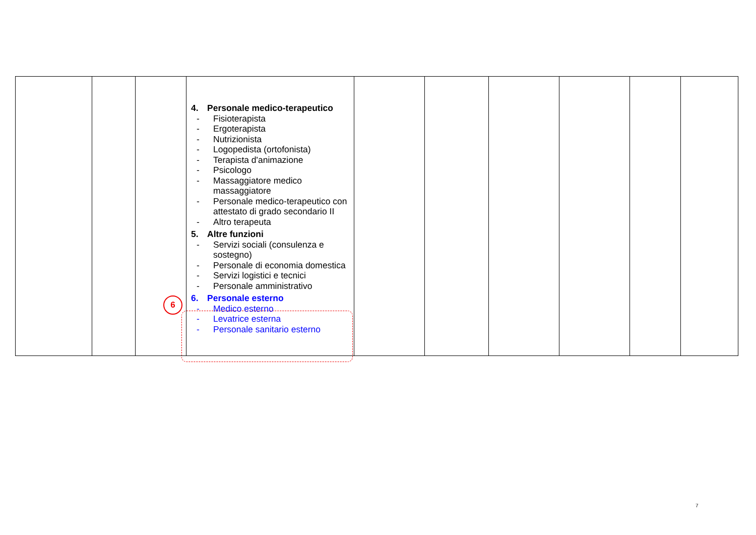6
| | | | 4. Personale medico-terapeutico - Fisioterapista - Ergoterapista - Nutrizionista - Logopedista (ortofonista) - Terapista d'animazione - Psicologo - Massaggiatore medico massaggiatore - Personale medico-terapeutico con attestato di grado secondario II - Altro terapeuta 5. Altre funzioni - Servizi sociali (consulenza e sostegno) - Personale di economia domestica - Servizi logistici e tecnici - Personale amministrativo 6. Personale esterno - Medico esterno - Levatrice esterna - Personale sanitario esterno | | | | | | |
7